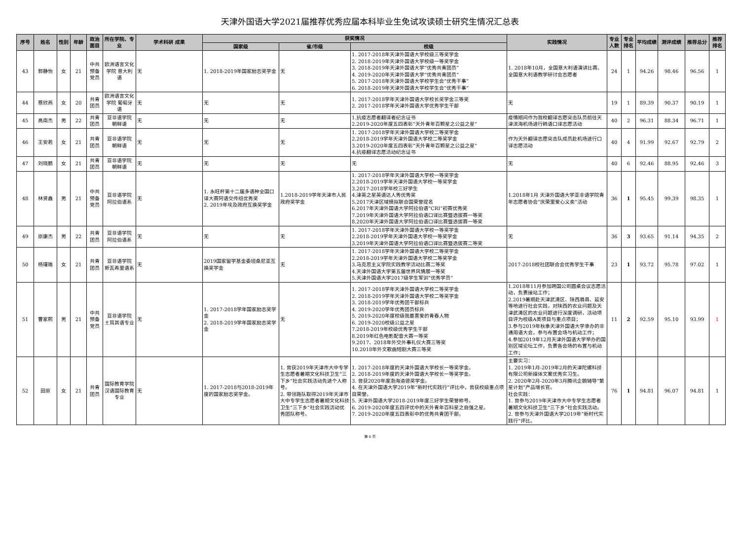天津外国语大学2021届推荐优秀应届本科毕业生免试攻读硕士研究生情况汇总表
| 序号 | 姓名 | 性别 | 年龄 | 政治面目 | 所在学院、专业 | 学术科研 成果 | 获奖情况 | | | 实践情况 | 专业人数 | 专业排名 | 平均成绩 | 测评成绩 | 推荐总分 | 推荐排名 |
| --- | --- | --- | --- | --- | --- | --- | --- | --- | --- | --- | --- | --- | --- | --- | --- | --- |
| | | | | | | | 国家级 | 省/市级 | 校级 | | | | | | | |
| 43 | 郭静怡 | 女 | 21 | 中共预备党员 | 欧洲语言文化学院 意大利语 | 无 | 1. 2018-2019年国家励志奖学金 | 无 | 1. 2017-2018年天津外国语大学校级三等奖学金 2. 2018-2019年天津外国语大学校级一等奖学金 3. 2018-2019年天津外国语大学“优秀共青团员” 4. 2019-2020年天津外国语大学“优秀共青团员” 5. 2017-2018年天津外国语大学校学生会“优秀干事” 6. 2018-2019年天津外国语大学校学生会“优秀干事” | 1. 2018年10月，全国意大利语演讲比赛、全国意大利语教学研讨会志愿者 | 24 | 1 | 94.26 | 98.46 | 96.56 | 1 |
| 44 | 蔡欣燕 | 女 | 20 | 共青团员 | 欧洲语言文化学院 葡萄牙语 | 无 | 无 | 无 | 1. 2017-2018学年天津外国语大学校长奖学金三等奖 2. 2017-2018学年天津外国语大学优秀学生干部 | 无 | 19 | 1 | 89.39 | 90.37 | 90.19 | 1 |
| 45 | 高南杰 | 男 | 22 | 共青团员 | 亚非语学院 朝鲜语 | 无 | 无 | 无 | 1.抗疫志愿者翻译者纪念证书 2.2019-2020年度五四表彰“天外青年百颗星之公益之星” | 疫情期间作为我校翻译志愿突击队员前往天津滨海机场进行韩语口译志愿活动 | 40 | 2 | 96.31 | 88.34 | 96.71 | 1 |
| 46 | 王安若 | 女 | 21 | 共青团员 | 亚非语学院 朝鲜语 | 无 | 无 | 无 | 1. 2017-2018学年天津外国语大学校二等奖学金 2.2018-2019学年天津外国语大学校二等奖学金 3.2019-2020年度五四表彰“天外青年百颗星之公益之星” 4.抗疫翻译志愿活动纪念证书 | 作为天外翻译志愿突击队成员赴机场进行口译志愿活动 | 40 | 4 | 91.99 | 92.67 | 92.79 | 2 |
| 47 | 刘晓鹏 | 女 | 21 | 共青团员 | 亚非语学院 朝鲜语 | 无 | 无 | 无 | 无 | 无 | 40 | 6 | 92.46 | 88.95 | 92.46 | 3 |
| 48 | 林贤鑫 | 男 | 21 | 中共预备党员 | 亚非语学院 阿拉伯语系 | 无 | 1. 永旺杯第十二届多语种全国口译大赛阿语交传组优秀奖 2. 2019年埃及政府互换奖学金 | 1.2018-2019学年天津市人民政府奖学金 | 1. 2017-2018学年天津外国语大学校一等奖学金 2.2018-2019学年天津外国语大学校一等奖学金 3.2017-2018学年校三好学生 4.津英之星英语达人秀优秀奖 5.2017天津区域模拟联合国荣誉提名 6.2017年天津外国语大学阿拉伯语“CRI”初赛优秀奖 7.2019年天津外国语大学阿拉伯语口译比赛暨选拔赛一等奖 8.2020年天津外国语大学阿拉伯语口译比赛暨选拔赛一等奖 | 1.2018年1月 天津外国语大学亚非语学院青年志愿者协会“庆荣里爱心义卖”活动 | 36 | 1 | 95.45 | 99.39 | 98.35 | 1 |
| 49 | 原康杰 | 男 | 22 | 共青团员 | 亚非语学院 阿拉伯语系 | 无 | 无 | 无 | 1. 2017-2018学年天津外国语大学校一等奖学金 2.2018-2019学年天津外国语大学校一等奖学金 3.2019年天津外国语大学阿拉伯语口译比赛暨选拔赛二等奖 | 无 | 36 | 3 | 93.65 | 91.14 | 94.35 | 2 |
| 50 | 杨瑾瑜 | 女 | 21 | 共青团员 | 亚非语学院 斯瓦希里语系 | 无 | 2019国家留学基金委坦桑尼亚互换奖学金 | 无 | 1. 2017-2018学年天津外国语大学校二等奖学金 2.2018-2019学年天津外国语大学校二等奖学金 3.马克思主义学院实践教学活动比赛二等奖 4.天津外国语大学第五届世界风情展一等奖 5.天津外国语大学2017级学生军训“优秀学员” | 2017-2018校社团联合会优秀学生干事 | 23 | 1 | 93.72 | 95.78 | 97.02 | 1 |
| 51 | 曹家熙 | 男 | 21 | 中共预备党员 | 亚非语学院 土耳其语专业 | 无 | 1. 2017-2018学年国家励志奖学金 2. 2018-2019学年国家励志奖学金 | 无 | 1. 2017-2018学年天津外国语大学校二等奖学金 2. 2018-2019学年天津外国语大学校二等奖学金 3. 2018-2019学年优秀团干部标兵 4. 2019-2020学年优秀团员标兵 5. 2019-2020年度校级我最喜爱的青春人物 6. 2019-2020校级公益之星 7.2018-2019年校级优秀学生干部 8.2019年红色电影配音大赛一等奖 9.2017、2018年外交外事礼仪大赛三等奖 10.2018年外文歌曲短剧大赛三等奖 | 1.2018年11月参加跨国公司圆桌会议志愿活动，负责接站工作； 2.2019暑期赴天津武清区、陕西眉县、延安等地进行社会实践，对陕西的农业问题及天津武清区的农业问题进行深度调研，活动项目评为校级A类项目与重点项目； 3.参与2019年秋季天津外国语大学承办的非通用语大会，参与布置会场与机动工作； 4.参加2019年12月天津外国语大学举办的国别区域论坛工作，负责各会场的布置与机动工作； | 11 | 2 | 92.59 | 95.10 | 93.99 | 1 |
| 52 | 田原 | 女 | 21 | 共青团员 | 国际教育学院汉语国际教育专业 | 无 | 1. 2017-2018与2018-2019年度的国家励志奖学金。 | 1. 曾获2019年天津市大中专学生志愿者暑期文化科技卫生“三下乡”社会实践活动先进个人称号。 2. 带领路队取得2019年天津市大中专学生志愿者暑期文化科技卫生“三下乡”社会实践活动优秀团队称号。 | 1. 2017-2018年度的天津外国语大学校长一等奖学金。 2. 2018-2019年度的天津外国语大学校长一等奖学金。 3. 曾获2020年度渤海道德奖学金。 4. 在天津外国语大学2019年“新时代实践行”评比中，曾获校级重点项目荣誉。 5. 天津外国语大学2018-2019年度三好学生荣誉称号。 6. 2019-2020年度五四评优中的天外青年百科星之自强之星。 7. 2019-2020年度五四表彰中的优秀共青团干部。 | 主要实习： 1. 2019年1月-2019年2月的天津陀螺科技有限公司新媒体文案优秀实习生。 2. 2020年2月-2020年3月腾讯企鹅辅导“繁星计划”产品增长官。 社会实践： 1. 曾参与2019年天津市大中专学生志愿者暑期文化科技卫生“三下乡”社会实践活动。 2. 曾参与天津外国语大学2019年“新时代实践行”评比。 | 76 | 1 | 94.81 | 96.07 | 94.81 | 1 |
第 6 页